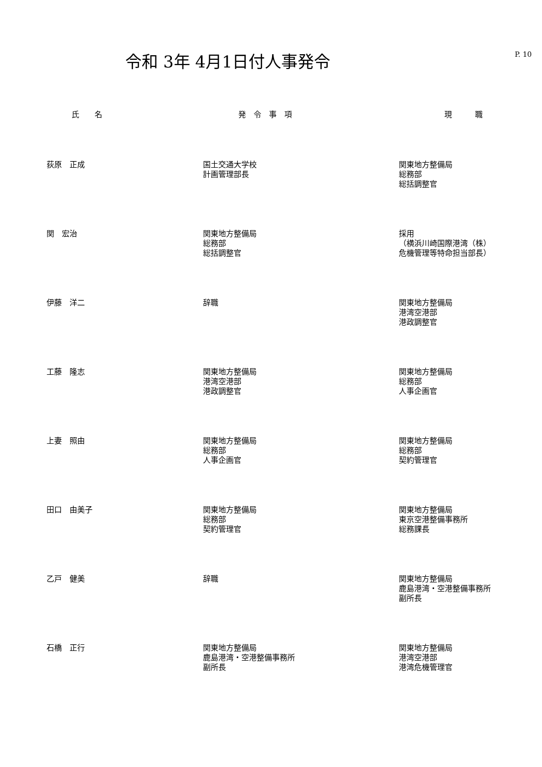P. 10
令和 3年 4月1日付人事発令
| 氏 名 | 発 令 事 項 | 現 職 |
| --- | --- | --- |
| 荻原 正成 | 国土交通大学校 計画管理部長 | 関東地方整備局 総務部 総括調整官 |
| 関 宏治 | 関東地方整備局 総務部 総括調整官 | 採用 （横浜川崎国際港湾（株） 危機管理等特命担当部長） |
| 伊藤 洋二 | 辞職 | 関東地方整備局 港湾空港部 港政調整官 |
| 工藤 隆志 | 関東地方整備局 港湾空港部 港政調整官 | 関東地方整備局 総務部 人事企画官 |
| 上妻 照由 | 関東地方整備局 総務部 人事企画官 | 関東地方整備局 総務部 契約管理官 |
| 田口 由美子 | 関東地方整備局 総務部 契約管理官 | 関東地方整備局 東京空港整備事務所 総務課長 |
| 乙戸 健美 | 辞職 | 関東地方整備局 鹿島港湾・空港整備事務所 副所長 |
| 石橋 正行 | 関東地方整備局 鹿島港湾・空港整備事務所 副所長 | 関東地方整備局 港湾空港部 港湾危機管理官 |